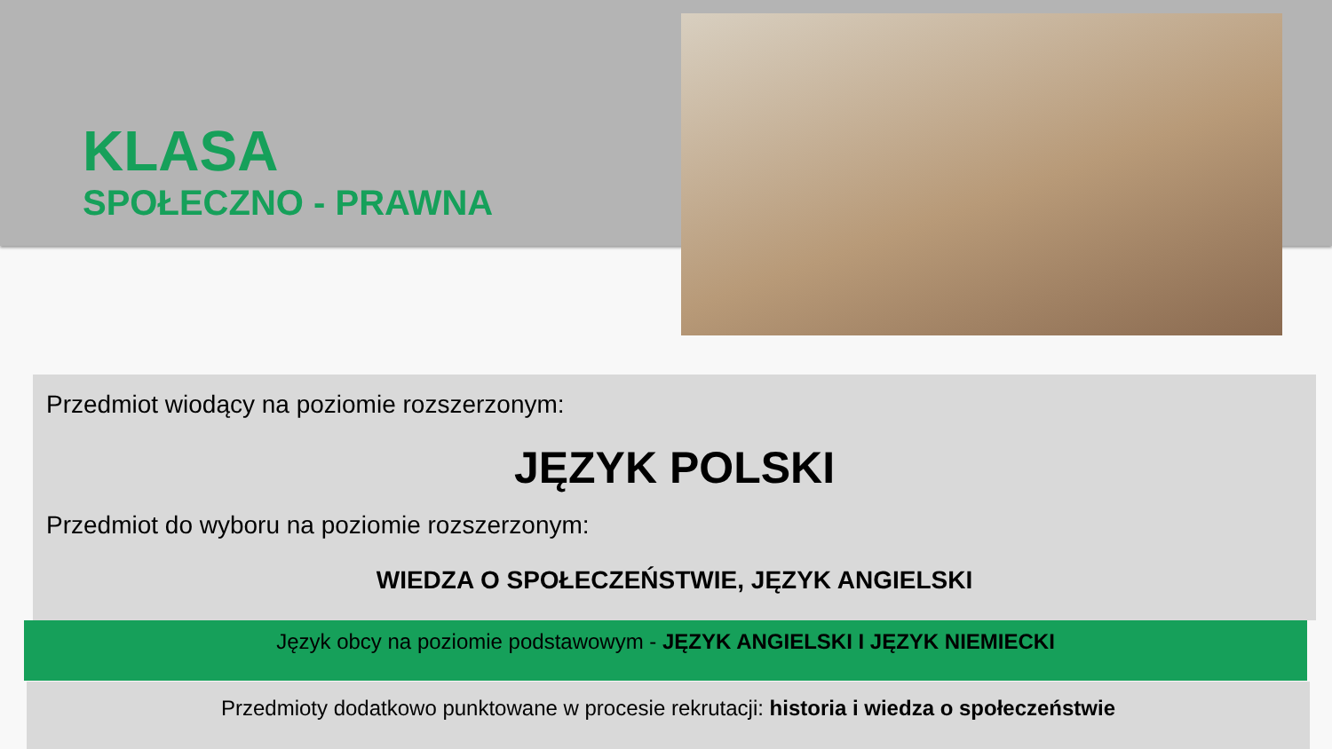KLASA
SPOŁECZNO - PRAWNA
Przedmiot wiodący na poziomie rozszerzonym:
JĘZYK POLSKI
Przedmiot do wyboru na poziomie rozszerzonym:
WIEDZA O SPOŁECZEŃSTWIE, JĘZYK ANGIELSKI
Język obcy na poziomie podstawowym - JĘZYK ANGIELSKI I JĘZYK NIEMIECKI
Przedmioty dodatkowo punktowane w procesie rekrutacji: historia i wiedza o społeczeństwie